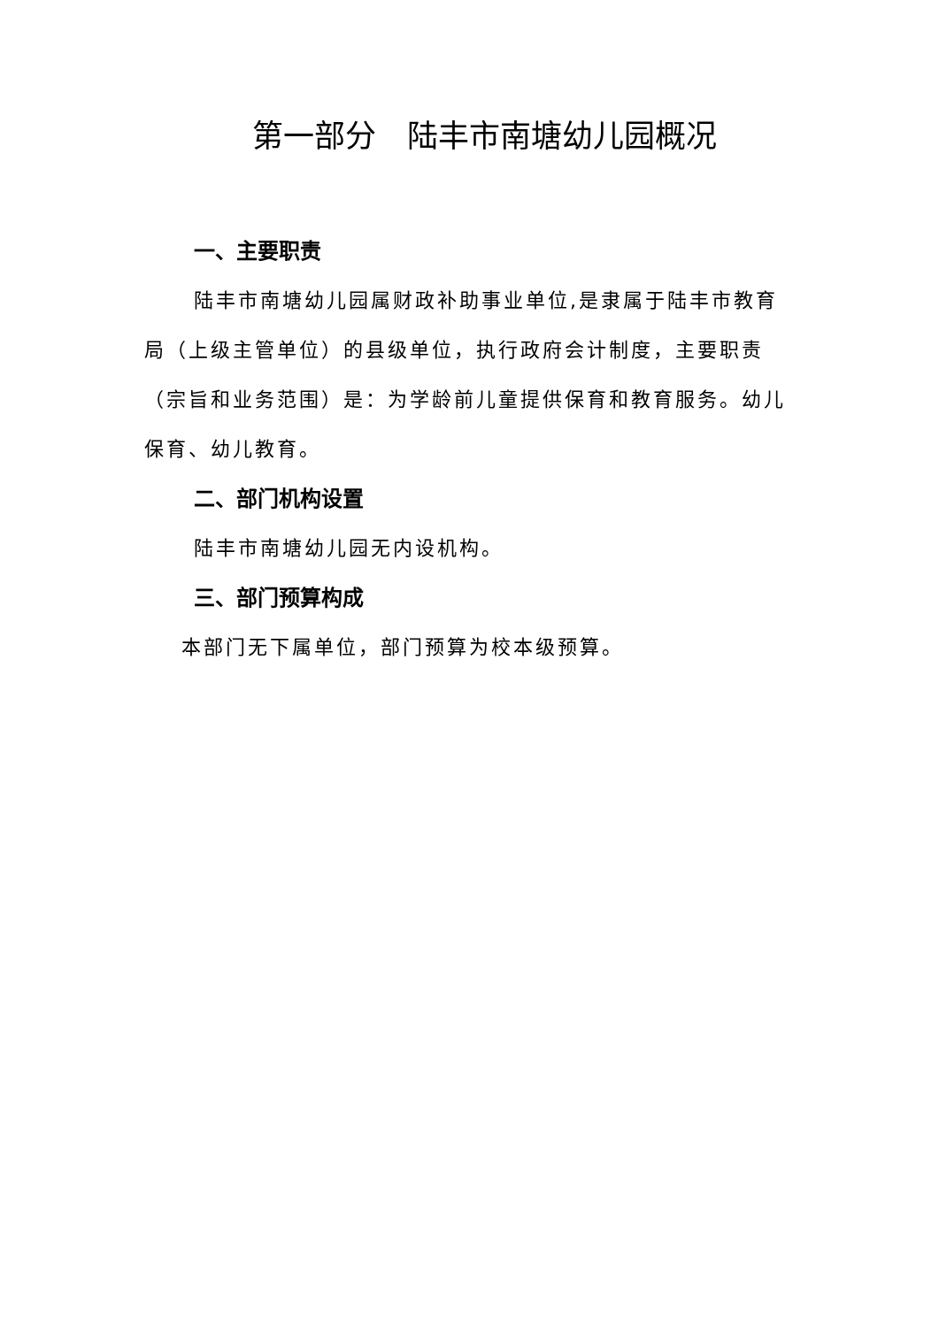第一部分　陆丰市南塘幼儿园概况
一、主要职责
陆丰市南塘幼儿园属财政补助事业单位,是隶属于陆丰市教育局（上级主管单位）的县级单位，执行政府会计制度，主要职责（宗旨和业务范围）是：为学龄前儿童提供保育和教育服务。幼儿保育、幼儿教育。
二、部门机构设置
陆丰市南塘幼儿园无内设机构。
三、部门预算构成
本部门无下属单位，部门预算为校本级预算。